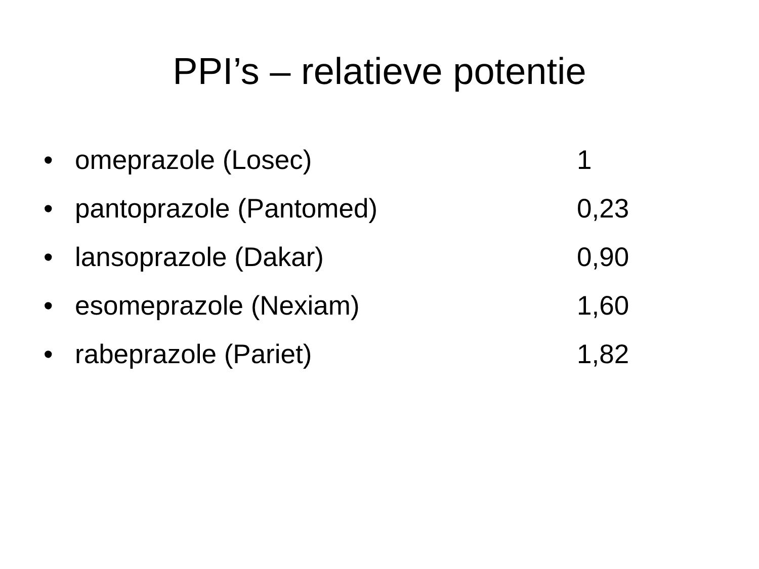PPI’s – relatieve potentie
• omeprazole (Losec) 1
• pantoprazole (Pantomed) 0,23
• lansoprazole (Dakar) 0,90
• esomeprazole (Nexiam) 1,60
• rabeprazole (Pariet) 1,82